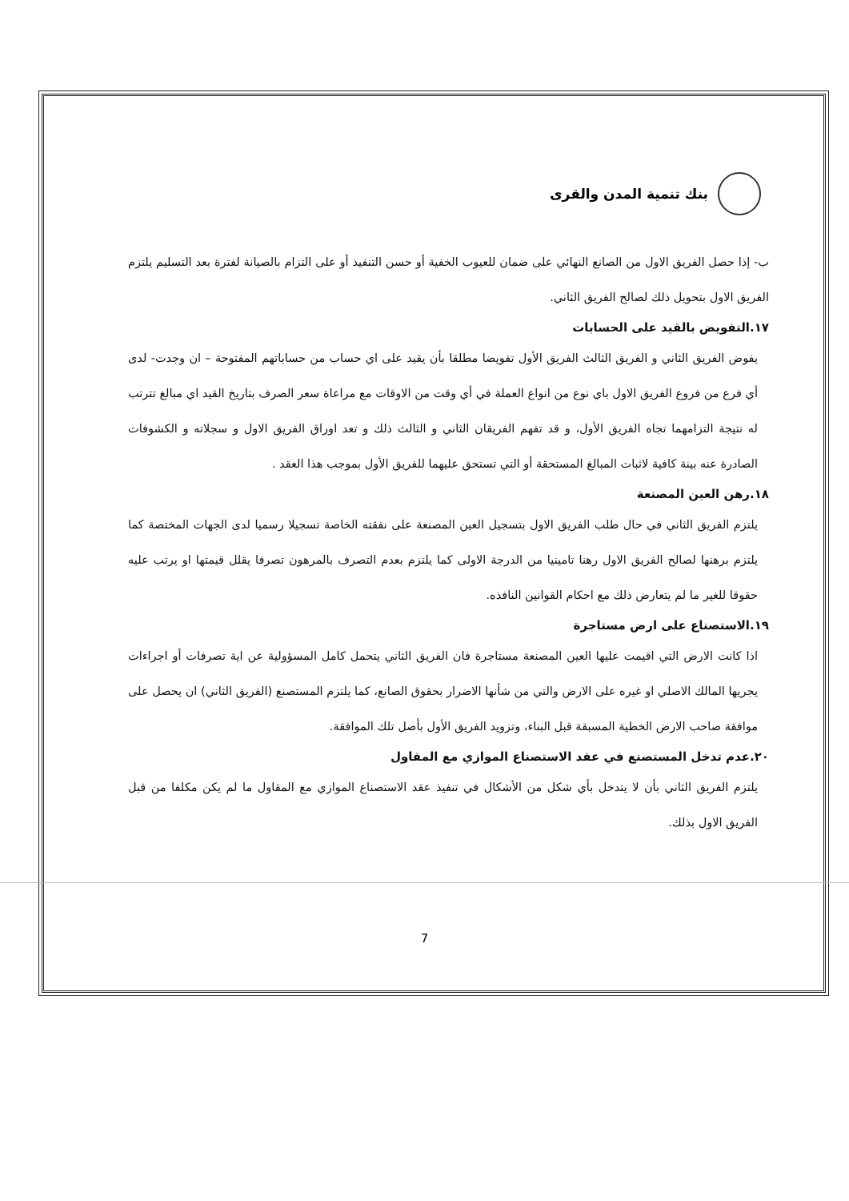بنك تنمية المدن والقرى
ب- إذا حصل الفريق الاول من الصانع النهائي على ضمان للعيوب الخفية أو حسن التنفيذ أو على التزام بالصيانة لفترة بعد التسليم يلتزم الفريق الاول بتحويل ذلك لصالح الفريق الثاني.
١٧.التفويض بالقيد على الحسابات
يفوض الفريق الثاني و الفريق الثالث الفريق الأول تفويضا مطلقا بأن يقيد على اي حساب من حساباتهم المفتوحة – ان وجدت- لدى أي فرع من فروع الفريق الاول باي نوع من انواع العملة في أي وقت من الاوقات مع مراعاة سعر الصرف بتاريخ القيد اي مبالغ تترتب له نتيجة التزامهما تجاه الفريق الأول، و قد تفهم الفريقان الثاني و الثالث ذلك و تعد اوراق الفريق الاول و سجلاته و الكشوفات الصادرة عنه بينة كافية لاثبات المبالغ المستحقة أو التي تستحق عليهما للفريق الأول بموجب هذا العقد .
١٨.رهن العين المصنعة
يلتزم الفريق الثاني في حال طلب الفريق الاول بتسجيل العين المصنعة على نفقته الخاصة تسجيلا رسميا لدى الجهات المختصة كما يلتزم برهنها لصالح الفريق الاول رهنا تامينيا من الدرجة الاولى كما يلتزم بعدم التصرف بالمرهون تصرفا يقلل قيمتها او يرتب عليه حقوقا للغير ما لم يتعارض ذلك مع احكام القوانين النافذه.
١٩.الاستصناع على ارض مستاجرة
اذا كانت الارض التي اقيمت عليها العين المصنعة مستاجرة فان الفريق الثاني يتحمل كامل المسؤولية عن اية تصرفات أو اجراءات يجريها المالك الاصلي او غيره على الارض والتي من شأنها الاضرار بحقوق الصانع، كما يلتزم المستصنع (الفريق الثاني) ان يحصل على موافقة صاحب الارض الخطية المسبقة قبل البناء، وتزويد الفريق الأول بأصل تلك الموافقة.
٢٠.عدم تدخل المستصنع في عقد الاستصناع الموازي مع المقاول
يلتزم الفريق الثاني بأن لا يتدخل بأي شكل من الأشكال في تنفيذ عقد الاستصناع الموازي مع المقاول ما لم يكن مكلفا من قبل الفريق الاول بذلك.
7